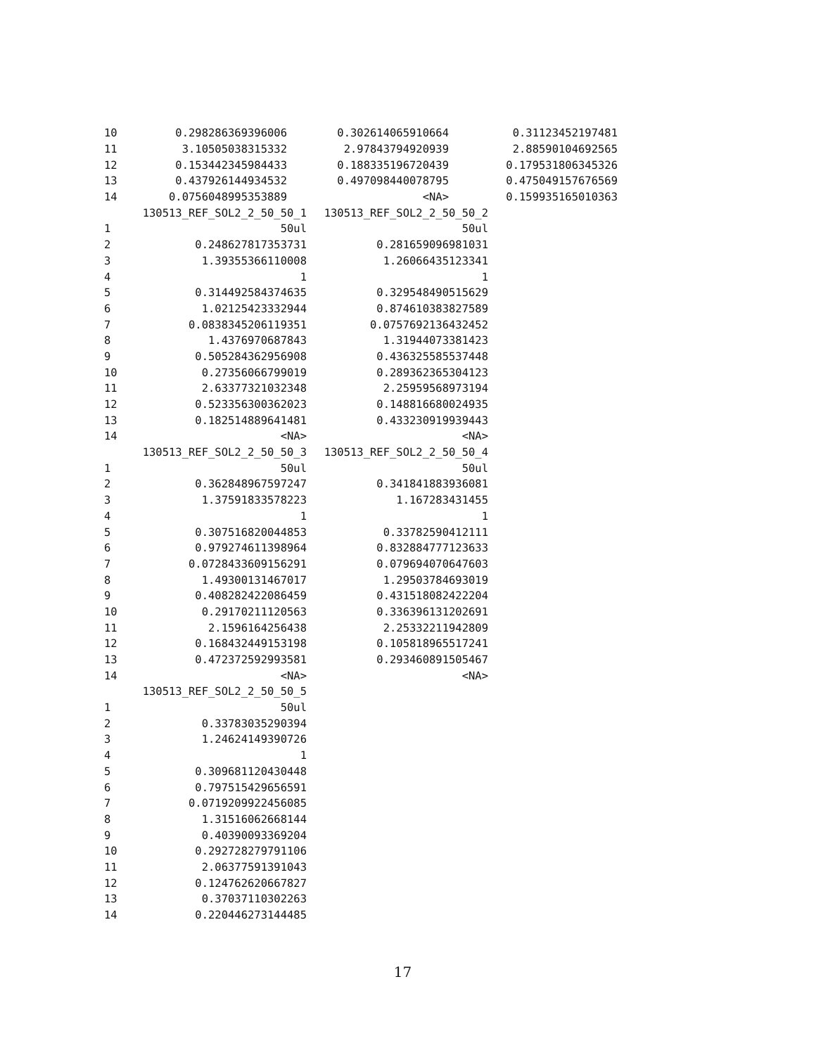| 10 | 0.298286369396006 | 0.302614065910664 | 0.31123452197481 |
| 11 | 3.10505038315332 | 2.97843794920939 | 2.88590104692565 |
| 12 | 0.153442345984433 | 0.188335196720439 | 0.179531806345326 |
| 13 | 0.437926144934532 | 0.497098440078795 | 0.475049157676569 |
| 14 | 0.0756048995353889 | <NA> | 0.159935165010363 |
| | 130513_REF_SOL2_2_50_50_1 | 130513_REF_SOL2_2_50_50_2 |
| 1 | 50ul | 50ul |
| 2 | 0.248627817353731 | 0.281659096981031 |
| 3 | 1.39355366110008 | 1.26066435123341 |
| 4 | 1 | 1 |
| 5 | 0.314492584374635 | 0.329548490515629 |
| 6 | 1.02125423332944 | 0.874610383827589 |
| 7 | 0.0838345206119351 | 0.0757692136432452 |
| 8 | 1.4376970687843 | 1.31944073381423 |
| 9 | 0.505284362956908 | 0.436325585537448 |
| 10 | 0.27356066799019 | 0.289362365304123 |
| 11 | 2.63377321032348 | 2.25959568973194 |
| 12 | 0.523356300362023 | 0.148816680024935 |
| 13 | 0.182514889641481 | 0.433230919939443 |
| 14 | <NA> | <NA> |
| | 130513_REF_SOL2_2_50_50_3 | 130513_REF_SOL2_2_50_50_4 |
| 1 | 50ul | 50ul |
| 2 | 0.362848967597247 | 0.341841883936081 |
| 3 | 1.37591833578223 | 1.167283431455 |
| 4 | 1 | 1 |
| 5 | 0.307516820044853 | 0.33782590412111 |
| 6 | 0.979274611398964 | 0.832884777123633 |
| 7 | 0.0728433609156291 | 0.079694070647603 |
| 8 | 1.49300131467017 | 1.29503784693019 |
| 9 | 0.408282422086459 | 0.431518082422204 |
| 10 | 0.29170211120563 | 0.336396131202691 |
| 11 | 2.1596164256438 | 2.25332211942809 |
| 12 | 0.168432449153198 | 0.105818965517241 |
| 13 | 0.472372592993581 | 0.293460891505467 |
| 14 | <NA> | <NA> |
| | 130513_REF_SOL2_2_50_50_5 | |
| 1 | 50ul | |
| 2 | 0.33783035290394 | |
| 3 | 1.24624149390726 | |
| 4 | 1 | |
| 5 | 0.309681120430448 | |
| 6 | 0.797515429656591 | |
| 7 | 0.0719209922456085 | |
| 8 | 1.31516062668144 | |
| 9 | 0.40390093369204 | |
| 10 | 0.292728279791106 | |
| 11 | 2.06377591391043 | |
| 12 | 0.124762620667827 | |
| 13 | 0.37037110302263 | |
| 14 | 0.220446273144485 | |
17